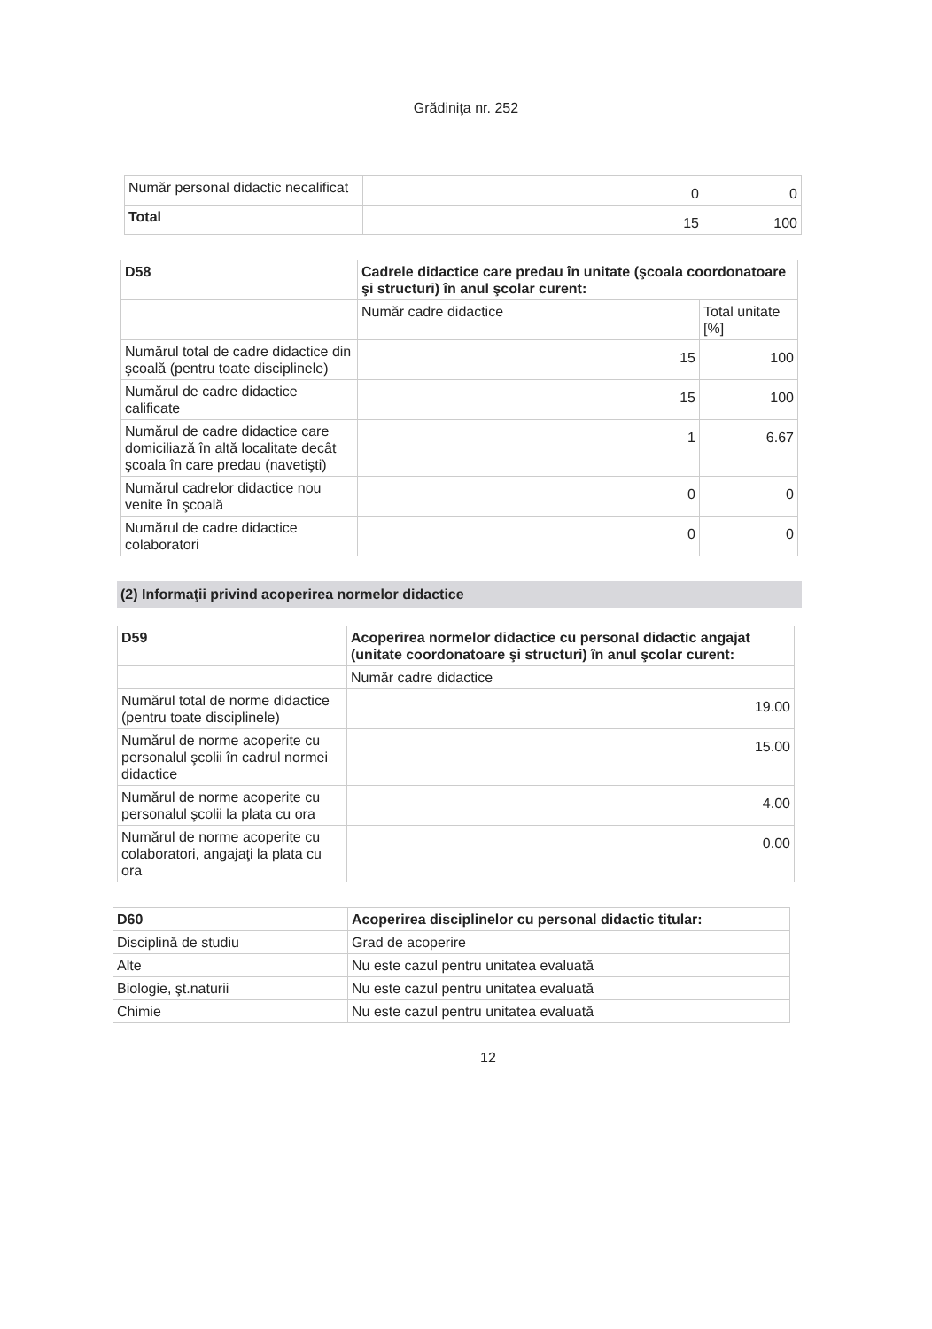Grădiniţa nr. 252
| Număr personal didactic necalificat | 0 | 0 |
| Total | 15 | 100 |
| D58 | Cadrele didactice care predau în unitate (şcoala coordonatoare şi structuri) în anul şcolar curent: | |
| | Număr cadre didactice | Total unitate [%] |
| Numărul total de cadre didactice din şcoală (pentru toate disciplinele) | 15 | 100 |
| Numărul de cadre didactice calificate | 15 | 100 |
| Numărul de cadre didactice care domiciliază în altă localitate decât şcoala în care predau (navetişti) | 1 | 6.67 |
| Numărul cadrelor didactice nou venite în şcoală | 0 | 0 |
| Numărul de cadre didactice colaboratori | 0 | 0 |
(2) Informaţii privind acoperirea normelor didactice
| D59 | Acoperirea normelor didactice cu personal didactic angajat (unitate coordonatoare şi structuri) în anul şcolar curent: |
| | Număr cadre didactice |
| Numărul total de norme didactice (pentru toate disciplinele) | 19.00 |
| Numărul de norme acoperite cu personalul şcolii în cadrul normei didactice | 15.00 |
| Numărul de norme acoperite cu personalul şcolii la plata cu ora | 4.00 |
| Numărul de norme acoperite cu colaboratori, angajaţi la plata cu ora | 0.00 |
| D60 | Acoperirea disciplinelor cu personal didactic titular: |
| Disciplină de studiu | Grad de acoperire |
| Alte | Nu este cazul pentru unitatea evaluată |
| Biologie, şt.naturii | Nu este cazul pentru unitatea evaluată |
| Chimie | Nu este cazul pentru unitatea evaluată |
12